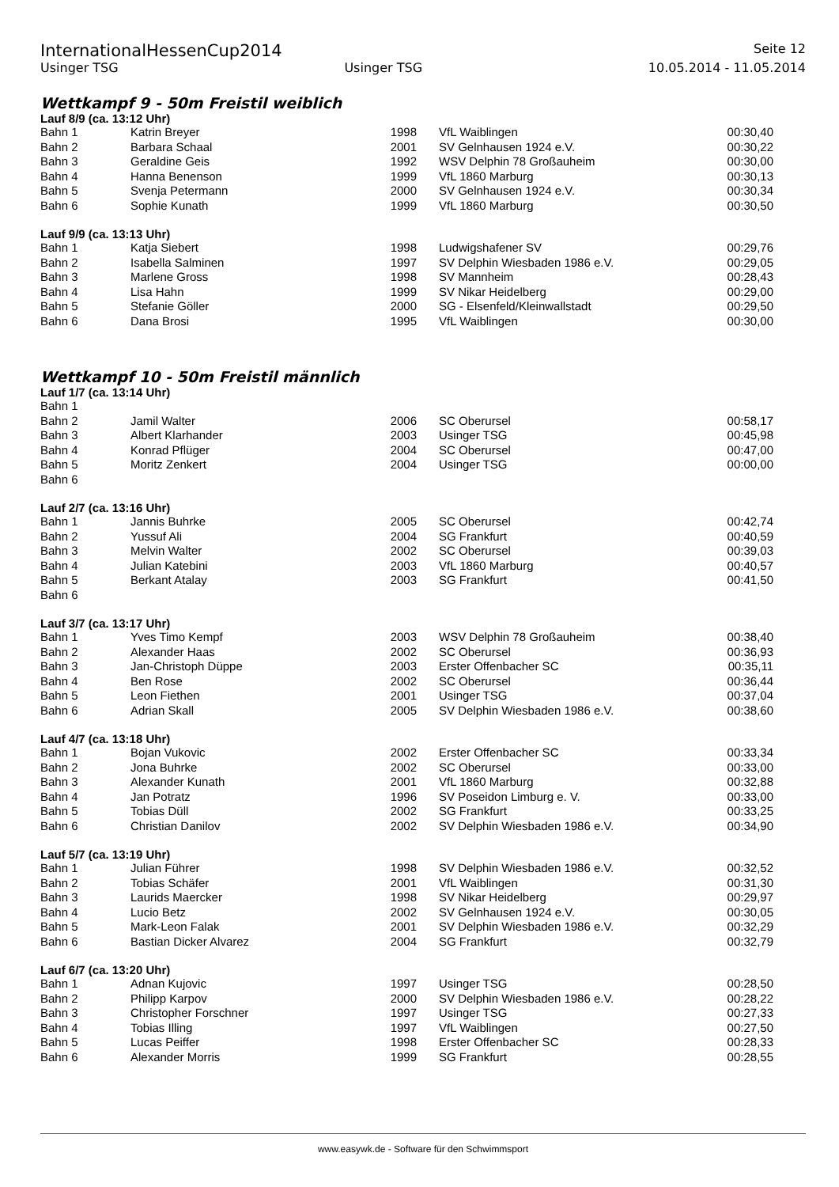InternationalHessenCup2014 Seite 12
Usinger TSG Usinger TSG 10.05.2014 - 11.05.2014
Wettkampf 9 - 50m Freistil weiblich
Lauf 8/9 (ca. 13:12 Uhr)
| Bahn 1 | Katrin Breyer | 1998 | VfL Waiblingen | 00:30,40 |
| Bahn 2 | Barbara Schaal | 2001 | SV Gelnhausen 1924 e.V. | 00:30,22 |
| Bahn 3 | Geraldine Geis | 1992 | WSV Delphin 78 Großauheim | 00:30,00 |
| Bahn 4 | Hanna Benenson | 1999 | VfL 1860 Marburg | 00:30,13 |
| Bahn 5 | Svenja Petermann | 2000 | SV Gelnhausen 1924 e.V. | 00:30,34 |
| Bahn 6 | Sophie Kunath | 1999 | VfL 1860 Marburg | 00:30,50 |
Lauf 9/9 (ca. 13:13 Uhr)
| Bahn 1 | Katja Siebert | 1998 | Ludwigshafener SV | 00:29,76 |
| Bahn 2 | Isabella Salminen | 1997 | SV Delphin Wiesbaden 1986 e.V. | 00:29,05 |
| Bahn 3 | Marlene Gross | 1998 | SV Mannheim | 00:28,43 |
| Bahn 4 | Lisa Hahn | 1999 | SV Nikar Heidelberg | 00:29,00 |
| Bahn 5 | Stefanie Göller | 2000 | SG - Elsenfeld/Kleinwallstadt | 00:29,50 |
| Bahn 6 | Dana Brosi | 1995 | VfL Waiblingen | 00:30,00 |
Wettkampf 10 - 50m Freistil männlich
Lauf 1/7 (ca. 13:14 Uhr)
| Bahn 1 | | | | |
| Bahn 2 | Jamil Walter | 2006 | SC Oberursel | 00:58,17 |
| Bahn 3 | Albert Klarhander | 2003 | Usinger TSG | 00:45,98 |
| Bahn 4 | Konrad Pflüger | 2004 | SC Oberursel | 00:47,00 |
| Bahn 5 | Moritz Zenkert | 2004 | Usinger TSG | 00:00,00 |
| Bahn 6 | | | | |
Lauf 2/7 (ca. 13:16 Uhr)
| Bahn 1 | Jannis Buhrke | 2005 | SC Oberursel | 00:42,74 |
| Bahn 2 | Yussuf Ali | 2004 | SG Frankfurt | 00:40,59 |
| Bahn 3 | Melvin Walter | 2002 | SC Oberursel | 00:39,03 |
| Bahn 4 | Julian Katebini | 2003 | VfL 1860 Marburg | 00:40,57 |
| Bahn 5 | Berkant Atalay | 2003 | SG Frankfurt | 00:41,50 |
| Bahn 6 | | | | |
Lauf 3/7 (ca. 13:17 Uhr)
| Bahn 1 | Yves Timo Kempf | 2003 | WSV Delphin 78 Großauheim | 00:38,40 |
| Bahn 2 | Alexander Haas | 2002 | SC Oberursel | 00:36,93 |
| Bahn 3 | Jan-Christoph Düppe | 2003 | Erster Offenbacher SC | 00:35,11 |
| Bahn 4 | Ben Rose | 2002 | SC Oberursel | 00:36,44 |
| Bahn 5 | Leon Fiethen | 2001 | Usinger TSG | 00:37,04 |
| Bahn 6 | Adrian Skall | 2005 | SV Delphin Wiesbaden 1986 e.V. | 00:38,60 |
Lauf 4/7 (ca. 13:18 Uhr)
| Bahn 1 | Bojan Vukovic | 2002 | Erster Offenbacher SC | 00:33,34 |
| Bahn 2 | Jona Buhrke | 2002 | SC Oberursel | 00:33,00 |
| Bahn 3 | Alexander Kunath | 2001 | VfL 1860 Marburg | 00:32,88 |
| Bahn 4 | Jan Potratz | 1996 | SV Poseidon Limburg e. V. | 00:33,00 |
| Bahn 5 | Tobias Düll | 2002 | SG Frankfurt | 00:33,25 |
| Bahn 6 | Christian Danilov | 2002 | SV Delphin Wiesbaden 1986 e.V. | 00:34,90 |
Lauf 5/7 (ca. 13:19 Uhr)
| Bahn 1 | Julian Führer | 1998 | SV Delphin Wiesbaden 1986 e.V. | 00:32,52 |
| Bahn 2 | Tobias Schäfer | 2001 | VfL Waiblingen | 00:31,30 |
| Bahn 3 | Laurids Maercker | 1998 | SV Nikar Heidelberg | 00:29,97 |
| Bahn 4 | Lucio Betz | 2002 | SV Gelnhausen 1924 e.V. | 00:30,05 |
| Bahn 5 | Mark-Leon Falak | 2001 | SV Delphin Wiesbaden 1986 e.V. | 00:32,29 |
| Bahn 6 | Bastian Dicker Alvarez | 2004 | SG Frankfurt | 00:32,79 |
Lauf 6/7 (ca. 13:20 Uhr)
| Bahn 1 | Adnan Kujovic | 1997 | Usinger TSG | 00:28,50 |
| Bahn 2 | Philipp Karpov | 2000 | SV Delphin Wiesbaden 1986 e.V. | 00:28,22 |
| Bahn 3 | Christopher Forschner | 1997 | Usinger TSG | 00:27,33 |
| Bahn 4 | Tobias Illing | 1997 | VfL Waiblingen | 00:27,50 |
| Bahn 5 | Lucas Peiffer | 1998 | Erster Offenbacher SC | 00:28,33 |
| Bahn 6 | Alexander Morris | 1999 | SG Frankfurt | 00:28,55 |
www.easywk.de - Software für den Schwimmsport